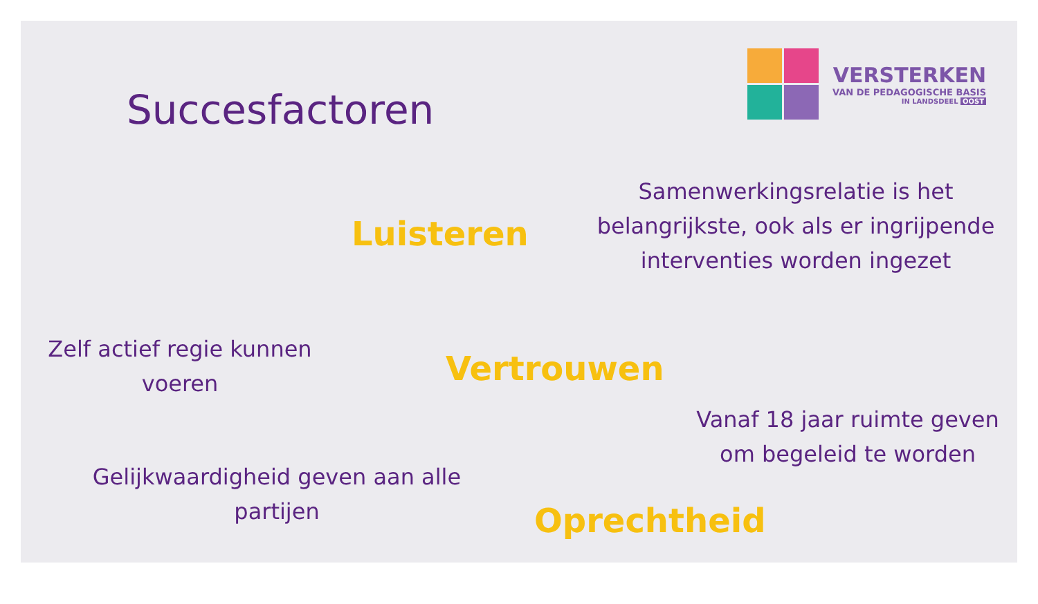Succesfactoren
VERSTERKEN
VAN DE PEDAGOGISCHE BASIS
IN LANDSDEEL OOST
Luisteren
Samenwerkingsrelatie is het belangrijkste, ook als er ingrijpende interventies worden ingezet
Zelf actief regie kunnen voeren
Vertrouwen
Vanaf 18 jaar ruimte geven om begeleid te worden
Gelijkwaardigheid geven aan alle partijen
Oprechtheid